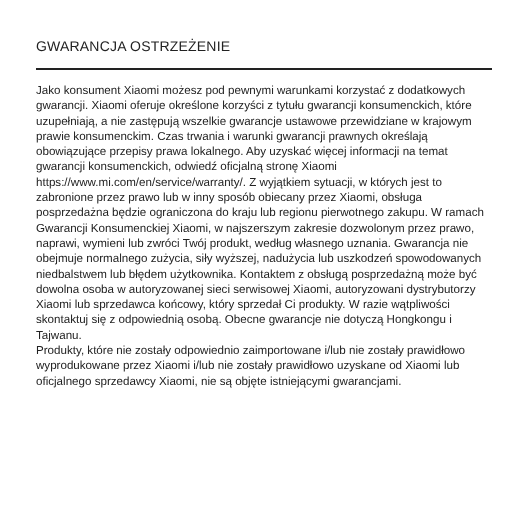GWARANCJA OSTRZEŻENIE
Jako konsument Xiaomi możesz pod pewnymi warunkami korzystać z dodatkowych gwarancji. Xiaomi oferuje określone korzyści z tytułu gwarancji konsumenckich, które uzupełniają, a nie zastępują wszelkie gwarancje ustawowe przewidziane w krajowym prawie konsumenckim. Czas trwania i warunki gwarancji prawnych określają obowiązujące przepisy prawa lokalnego. Aby uzyskać więcej informacji na temat gwarancji konsumenckich, odwiedź oficjalną stronę Xiaomi https://www.mi.com/en/service/warranty/. Z wyjątkiem sytuacji, w których jest to zabronione przez prawo lub w inny sposób obiecany przez Xiaomi, obsługa posprzedażna będzie ograniczona do kraju lub regionu pierwotnego zakupu. W ramach Gwarancji Konsumenckiej Xiaomi, w najszerszym zakresie dozwolonym przez prawo, naprawi, wymieni lub zwróci Twój produkt, według własnego uznania. Gwarancja nie obejmuje normalnego zużycia, siły wyższej, nadużycia lub uszkodzeń spowodowanych niedbalstwem lub błędem użytkownika. Kontaktem z obsługą posprzedażną może być dowolna osoba w autoryzowanej sieci serwisowej Xiaomi, autoryzowani dystrybutorzy Xiaomi lub sprzedawca końcowy, który sprzedał Ci produkty. W razie wątpliwości skontaktuj się z odpowiednią osobą. Obecne gwarancje nie dotyczą Hongkongu i Tajwanu.
Produkty, które nie zostały odpowiednio zaimportowane i/lub nie zostały prawidłowo wyprodukowane przez Xiaomi i/lub nie zostały prawidłowo uzyskane od Xiaomi lub oficjalnego sprzedawcy Xiaomi, nie są objęte istniejącymi gwarancjami.